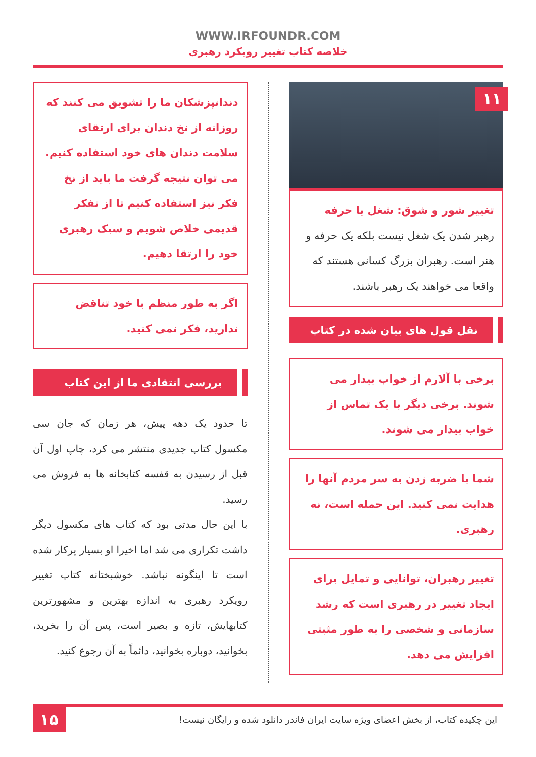WWW.IRFOUNDR.COM
خلاصه کتاب تغییر رویکرد رهبری
۱۱
تغییر شور و شوق: شغل یا حرفه
رهبر شدن یک شغل نیست بلکه یک حرفه و هنر است. رهبران بزرگ کسانی هستند که واقعا می خواهند یک رهبر باشند.
نقل قول های بیان شده در کتاب
برخی با آلارم از خواب بیدار می شوند. برخی دیگر با یک تماس از خواب بیدار می شوند.
شما با ضربه زدن به سر مردم آنها را هدایت نمی کنید. این حمله است، نه رهبری.
تغییر رهبران، توانایی و تمایل برای ایجاد تغییر در رهبری است که رشد سازمانی و شخصی را به طور مثبتی افزایش می دهد.
دندانپزشکان ما را تشویق می کنند که روزانه از نخ دندان برای ارتقای سلامت دندان های خود استفاده کنیم. می توان نتیجه گرفت ما باید از نخ فکر نیز استفاده کنیم تا از تفکر قدیمی خلاص شویم و سبک رهبری خود را ارتقا دهیم.
اگر به طور منظم با خود تناقض ندارید، فکر نمی کنید.
بررسی انتقادی ما از این کتاب
تا حدود یک دهه پیش، هر زمان که جان سی مکسول کتاب جدیدی منتشر می کرد، چاپ اول آن قبل از رسیدن به قفسه کتابخانه ها به فروش می رسید.
با این حال مدتی بود که کتاب های مکسول دیگر داشت تکراری می شد اما اخیرا او بسیار پرکار شده است تا اینگونه نباشد. خوشبختانه کتاب تغییر رویکرد رهبری به اندازه بهترین و مشهورترین کتابهایش، تازه و بصیر است، پس آن را بخرید، بخوانید، دوباره بخوانید، دائماً به آن رجوع کنید.
این چکیده کتاب، از بخش اعضای ویژه سایت ایران فاندر دانلود شده و رایگان نیست!
۱۵